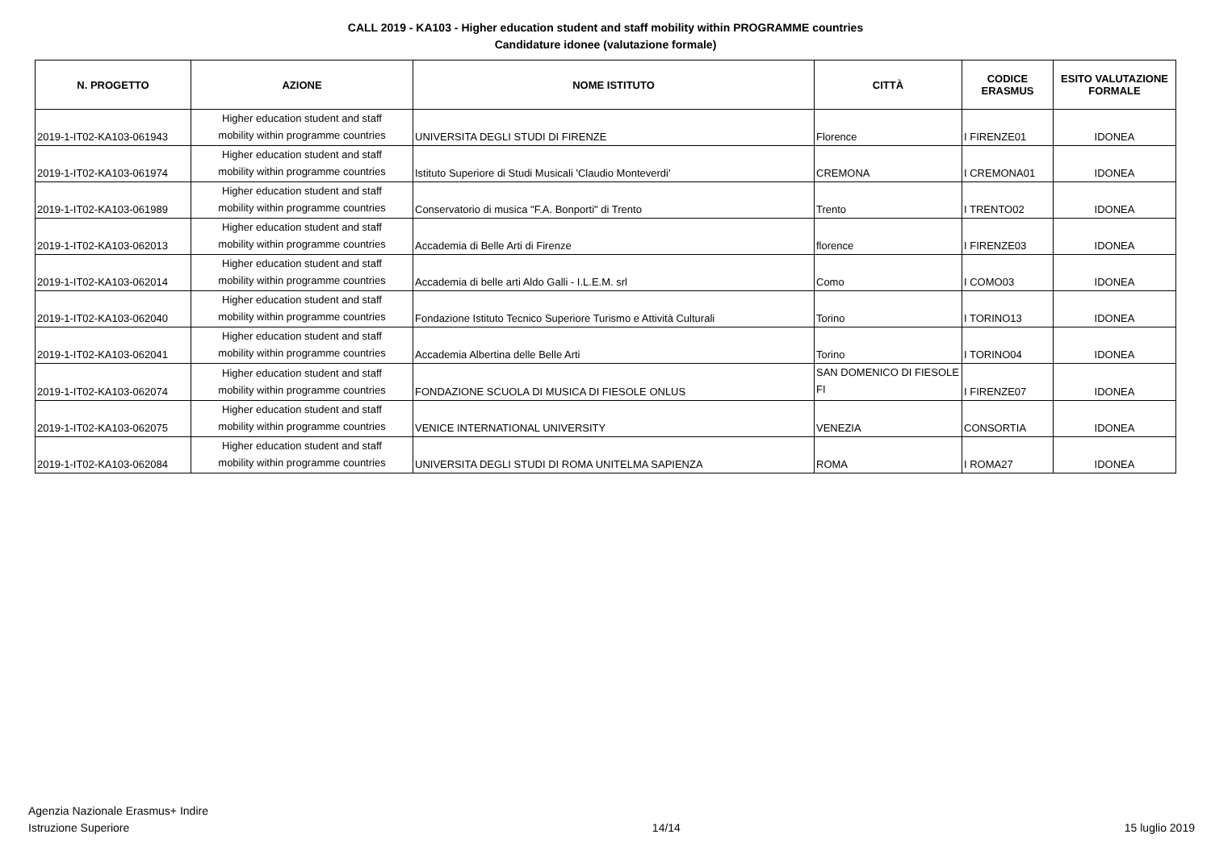CALL 2019 - KA103 - Higher education student and staff mobility within PROGRAMME countries
Candidature idonee (valutazione formale)
| N. PROGETTO | AZIONE | NOME ISTITUTO | CITTÀ | CODICE ERASMUS | ESITO VALUTAZIONE FORMALE |
| --- | --- | --- | --- | --- | --- |
| 2019-1-IT02-KA103-061943 | Higher education student and staff mobility within programme countries | UNIVERSITA DEGLI STUDI DI FIRENZE | Florence | I FIRENZE01 | IDONEA |
| 2019-1-IT02-KA103-061974 | Higher education student and staff mobility within programme countries | Istituto Superiore di Studi Musicali 'Claudio Monteverdi' | CREMONA | I CREMONA01 | IDONEA |
| 2019-1-IT02-KA103-061989 | Higher education student and staff mobility within programme countries | Conservatorio di musica "F.A. Bonporti" di Trento | Trento | I TRENTO02 | IDONEA |
| 2019-1-IT02-KA103-062013 | Higher education student and staff mobility within programme countries | Accademia di Belle Arti di Firenze | florence | I FIRENZE03 | IDONEA |
| 2019-1-IT02-KA103-062014 | Higher education student and staff mobility within programme countries | Accademia di belle arti Aldo Galli - I.L.E.M. srl | Como | I COMO03 | IDONEA |
| 2019-1-IT02-KA103-062040 | Higher education student and staff mobility within programme countries | Fondazione Istituto Tecnico Superiore Turismo e Attività Culturali | Torino | I TORINO13 | IDONEA |
| 2019-1-IT02-KA103-062041 | Higher education student and staff mobility within programme countries | Accademia Albertina delle Belle Arti | Torino | I TORINO04 | IDONEA |
| 2019-1-IT02-KA103-062074 | Higher education student and staff mobility within programme countries | FONDAZIONE SCUOLA DI MUSICA DI FIESOLE ONLUS | SAN DOMENICO DI FIESOLE FI | I FIRENZE07 | IDONEA |
| 2019-1-IT02-KA103-062075 | Higher education student and staff mobility within programme countries | VENICE INTERNATIONAL UNIVERSITY | VENEZIA | CONSORTIA | IDONEA |
| 2019-1-IT02-KA103-062084 | Higher education student and staff mobility within programme countries | UNIVERSITA DEGLI STUDI DI ROMA UNITELMA SAPIENZA | ROMA | I ROMA27 | IDONEA |
Agenzia Nazionale Erasmus+ Indire
Istruzione Superiore
14/14
15 luglio 2019